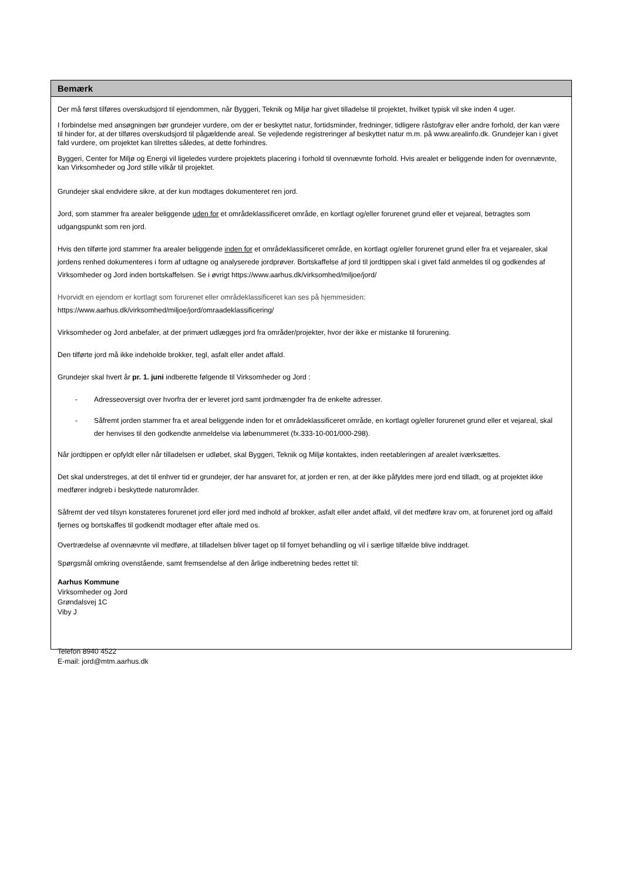Bemærk
Der må først tilføres overskudsjord til ejendommen, når Byggeri, Teknik og Miljø har givet tilladelse til projektet, hvilket typisk vil ske inden 4 uger.
I forbindelse med ansøgningen bør grundejer vurdere, om der er beskyttet natur, fortidsminder, fredninger, tidligere råstofgrav eller andre forhold, der kan være til hinder for, at der tilføres overskudsjord til pågældende areal. Se vejledende registreringer af beskyttet natur m.m. på www.arealinfo.dk. Grundejer kan i givet fald vurdere, om projektet kan tilrettes således, at dette forhindres.
Byggeri, Center for Miljø og Energi vil ligeledes vurdere projektets placering i forhold til ovennævnte forhold. Hvis arealet er beliggende inden for ovennævnte, kan Virksomheder og Jord stille vilkår til projektet.
Grundejer skal endvidere sikre, at der kun modtages dokumenteret ren jord.
Jord, som stammer fra arealer beliggende uden for et områdeklassificeret område, en kortlagt og/eller forurenet grund eller et vejareal, betragtes som udgangspunkt som ren jord.
Hvis den tilførte jord stammer fra arealer beliggende inden for et områdeklassificeret område, en kortlagt og/eller forurenet grund eller fra et vejarealer, skal jordens renhed dokumenteres i form af udtagne og analyserede jordprøver. Bortskaffelse af jord til jordtippen skal i givet fald anmeldes til og godkendes af Virksomheder og Jord inden bortskaffelsen. Se i øvrigt https://www.aarhus.dk/virksomhed/miljoe/jord/
Hvorvidt en ejendom er kortlagt som forurenet eller områdeklassificeret kan ses på hjemmesiden:
https://www.aarhus.dk/virksomhed/miljoe/jord/omraadeklassificering/
Virksomheder og Jord anbefaler, at der primært udlægges jord fra områder/projekter, hvor der ikke er mistanke til forurening.
Den tilførte jord må ikke indeholde brokker, tegl, asfalt eller andet affald.
Grundejer skal hvert år pr. 1. juni indberette følgende til Virksomheder og Jord :
- Adresseoversigt over hvorfra der er leveret jord samt jordmængder fra de enkelte adresser.
- Såfremt jorden stammer fra et areal beliggende inden for et områdeklassificeret område, en kortlagt og/eller forurenet grund eller et vejareal, skal der henvises til den godkendte anmeldelse via løbenummeret (fx.333-10-001/000-298).
Når jordtippen er opfyldt eller når tilladelsen er udløbet, skal Byggeri, Teknik og Miljø kontaktes, inden reetableringen af arealet iværksættes.
Det skal understreges, at det til enhver tid er grundejer, der har ansvaret for, at jorden er ren, at der ikke påfyldes mere jord end tilladt, og at projektet ikke medfører indgreb i beskyttede naturområder.
Såfremt der ved tilsyn konstateres forurenet jord eller jord med indhold af brokker, asfalt eller andet affald, vil det medføre krav om, at forurenet jord og affald fjernes og bortskaffes til godkendt modtager efter aftale med os.
Overtrædelse af ovennævnte vil medføre, at tilladelsen bliver taget op til fornyet behandling og vil i særlige tilfælde blive inddraget.
Spørgsmål omkring ovenstående, samt fremsendelse af den årlige indberetning bedes rettet til:
Aarhus Kommune
Virksomheder og Jord
Grøndalsvej 1C
Viby J
Telefon 8940 4522
E-mail: jord@mtm.aarhus.dk